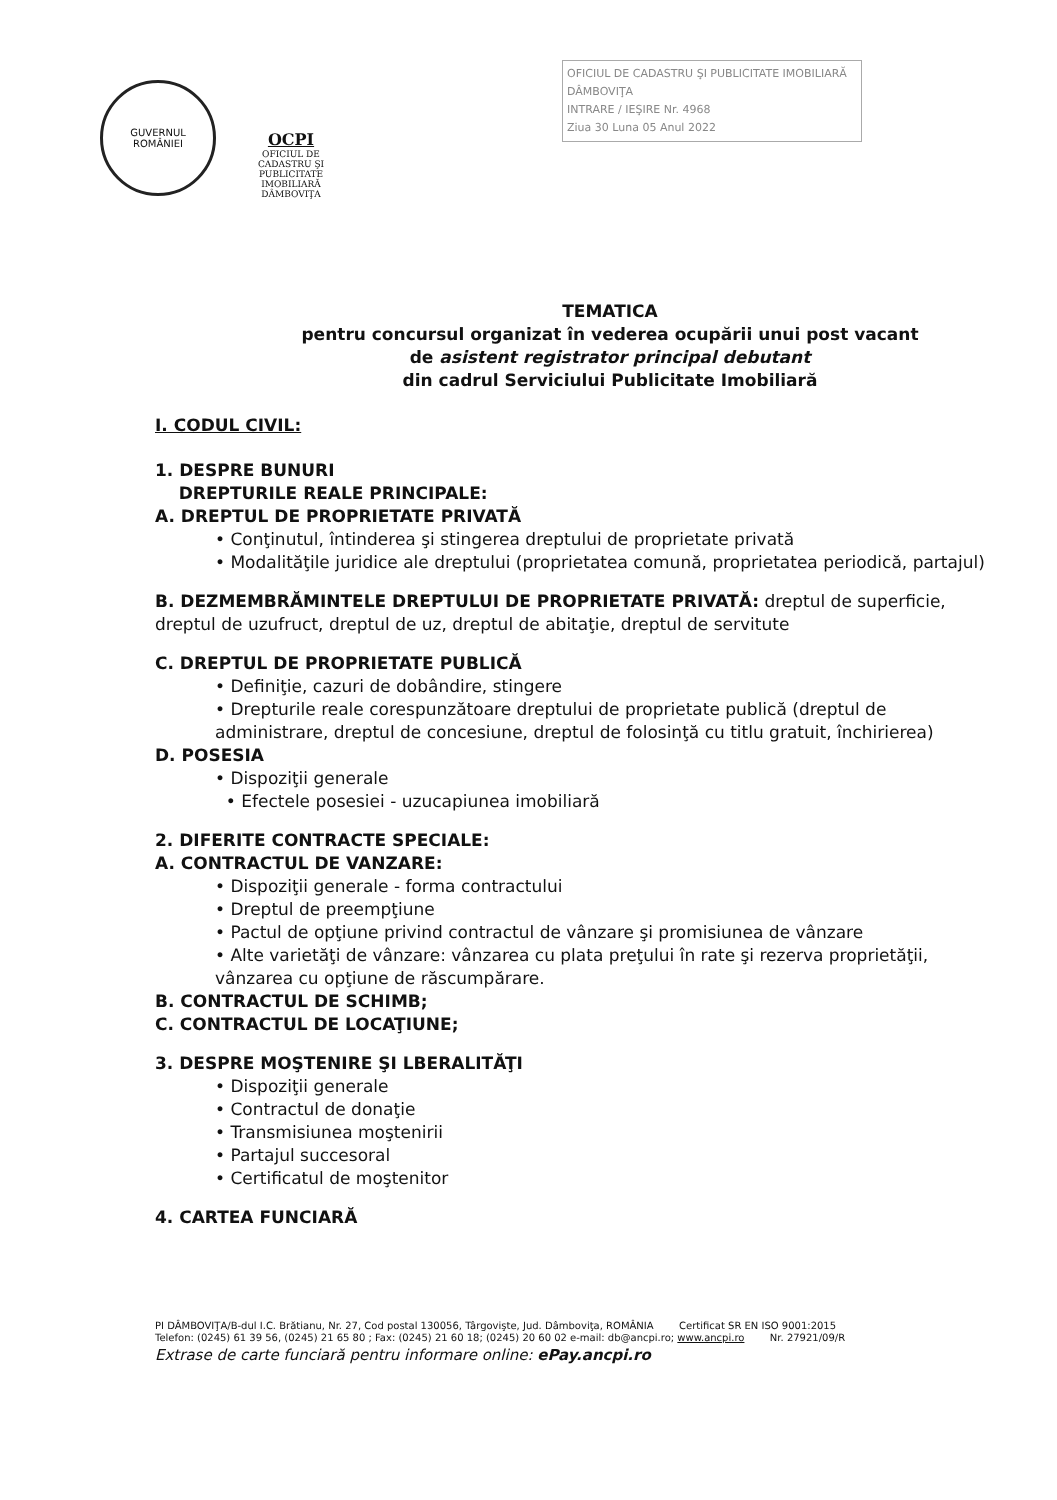GUVERNUL
ROMÂNIEI
OCPI
OFICIUL DE CADASTRU ŞI PUBLICITATE IMOBILIARĂ DÂMBOVIŢA
OFICIUL DE CADASTRU ŞI PUBLICITATE IMOBILIARĂ DÂMBOVIŢA
INTRARE / IEŞIRE Nr. 4968
Ziua 30 Luna 05 Anul 2022
TEMATICA
pentru concursul organizat în vederea ocupării unui post vacant
de asistent registrator principal debutant
din cadrul Serviciului Publicitate Imobiliară
I. CODUL CIVIL:
1. DESPRE BUNURI
DREPTURILE REALE PRINCIPALE:
A. DREPTUL DE PROPRIETATE PRIVATĂ
• Conţinutul, întinderea şi stingerea dreptului de proprietate privată
• Modalităţile juridice ale dreptului (proprietatea comună, proprietatea periodică, partajul)
B. DEZMEMBRĂMINTELE DREPTULUI DE PROPRIETATE PRIVATĂ: dreptul de superficie, dreptul de uzufruct, dreptul de uz, dreptul de abitaţie, dreptul de servitute
C. DREPTUL DE PROPRIETATE PUBLICĂ
• Definiţie, cazuri de dobândire, stingere
• Drepturile reale corespunzătoare dreptului de proprietate publică (dreptul de administrare, dreptul de concesiune, dreptul de folosinţă cu titlu gratuit, închirierea)
D. POSESIA
• Dispoziţii generale
• Efectele posesiei - uzucapiunea imobiliară
2. DIFERITE CONTRACTE SPECIALE:
A. CONTRACTUL DE VANZARE:
• Dispoziţii generale - forma contractului
• Dreptul de preempţiune
• Pactul de opţiune privind contractul de vânzare şi promisiunea de vânzare
• Alte varietăţi de vânzare: vânzarea cu plata preţului în rate şi rezerva proprietăţii, vânzarea cu opţiune de răscumpărare.
B. CONTRACTUL DE SCHIMB;
C. CONTRACTUL DE LOCAŢIUNE;
3. DESPRE MOŞTENIRE ŞI LBERALITĂŢI
• Dispoziţii generale
• Contractul de donaţie
• Transmisiunea moştenirii
• Partajul succesoral
• Certificatul de moştenitor
4. CARTEA FUNCIARĂ
PI DÂMBOVIŢA/B-dul I.C. Brătianu, Nr. 27, Cod postal 130056, Târgovişte, Jud. Dâmboviţa, ROMÂNIA Certificat SR EN ISO 9001:2015
Telefon: (0245) 61 39 56, (0245) 21 65 80 ; Fax: (0245) 21 60 18; (0245) 20 60 02 e-mail: db@ancpi.ro; www.ancpi.ro Nr. 27921/09/R
Extrase de carte funciară pentru informare online: ePay.ancpi.ro